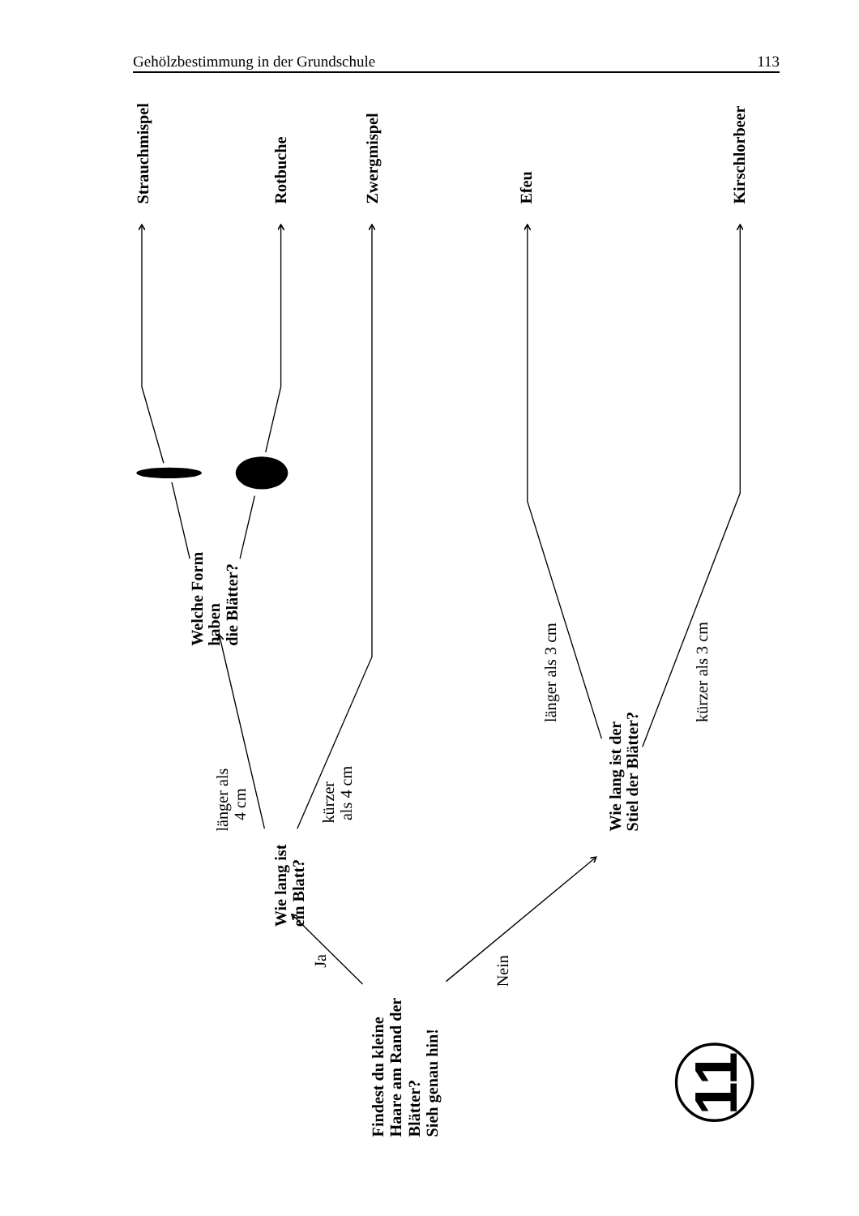Gehölzbestimmung in der Grundschule 113
Strauchmispel
Rotbuche
Zwergmispel
Efeu
Kirschlorbeer
Welche Form
haben
die Blätter?
länger als
4 cm
kürzer
als 4 cm
Wie lang ist
ein Blatt?
Ja
Nein
Findest du kleine
Haare am Rand der
Blätter?
Sieh genau hin!
Wie lang ist der
Stiel der Blätter?
länger als 3 cm
kürzer als 3 cm
11